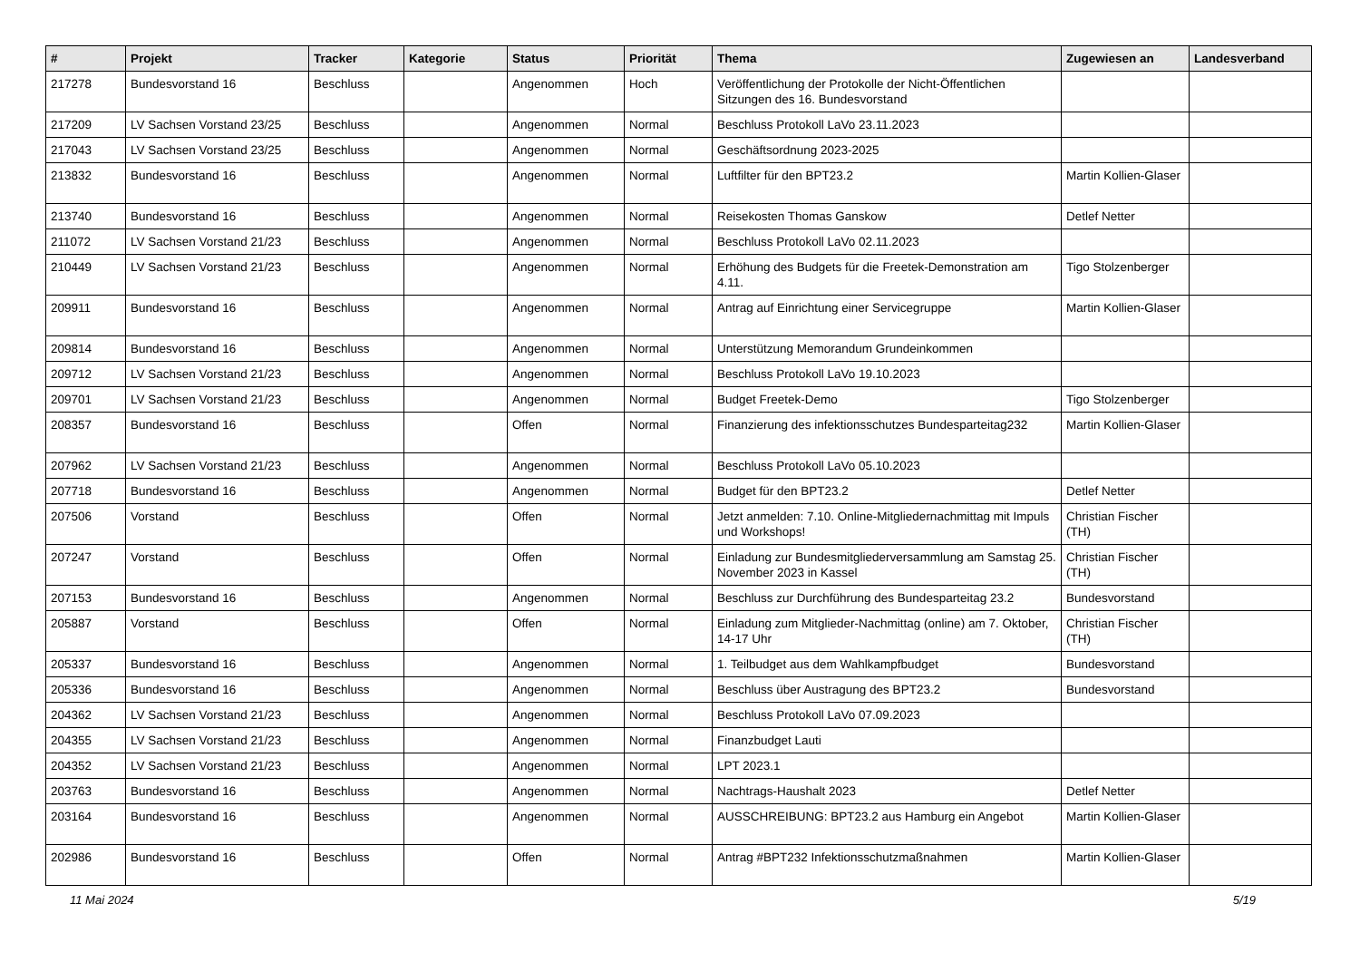| # | Projekt | Tracker | Kategorie | Status | Priorität | Thema | Zugewiesen an | Landesverband |
| --- | --- | --- | --- | --- | --- | --- | --- | --- |
| 217278 | Bundesvorstand 16 | Beschluss | | Angenommen | Hoch | Veröffentlichung der Protokolle der Nicht-Öffentlichen Sitzungen des 16. Bundesvorstand | | |
| 217209 | LV Sachsen Vorstand 23/25 | Beschluss | | Angenommen | Normal | Beschluss Protokoll LaVo 23.11.2023 | | |
| 217043 | LV Sachsen Vorstand 23/25 | Beschluss | | Angenommen | Normal | Geschäftsordnung 2023-2025 | | |
| 213832 | Bundesvorstand 16 | Beschluss | | Angenommen | Normal | Luftfilter für den BPT23.2 | Martin Kollien-Glaser | |
| 213740 | Bundesvorstand 16 | Beschluss | | Angenommen | Normal | Reisekosten Thomas Ganskow | Detlef Netter | |
| 211072 | LV Sachsen Vorstand 21/23 | Beschluss | | Angenommen | Normal | Beschluss Protokoll LaVo 02.11.2023 | | |
| 210449 | LV Sachsen Vorstand 21/23 | Beschluss | | Angenommen | Normal | Erhöhung des Budgets für die Freetek-Demonstration am 4.11. | Tigo Stolzenberger | |
| 209911 | Bundesvorstand 16 | Beschluss | | Angenommen | Normal | Antrag auf Einrichtung einer Servicegruppe | Martin Kollien-Glaser | |
| 209814 | Bundesvorstand 16 | Beschluss | | Angenommen | Normal | Unterstützung Memorandum Grundeinkommen | | |
| 209712 | LV Sachsen Vorstand 21/23 | Beschluss | | Angenommen | Normal | Beschluss Protokoll LaVo 19.10.2023 | | |
| 209701 | LV Sachsen Vorstand 21/23 | Beschluss | | Angenommen | Normal | Budget Freetek-Demo | Tigo Stolzenberger | |
| 208357 | Bundesvorstand 16 | Beschluss | | Offen | Normal | Finanzierung des infektionsschutzes Bundesparteitag232 | Martin Kollien-Glaser | |
| 207962 | LV Sachsen Vorstand 21/23 | Beschluss | | Angenommen | Normal | Beschluss Protokoll LaVo 05.10.2023 | | |
| 207718 | Bundesvorstand 16 | Beschluss | | Angenommen | Normal | Budget für den BPT23.2 | Detlef Netter | |
| 207506 | Vorstand | Beschluss | | Offen | Normal | Jetzt anmelden: 7.10. Online-Mitgliedernachmittag mit Impuls und Workshops! | Christian Fischer (TH) | |
| 207247 | Vorstand | Beschluss | | Offen | Normal | Einladung zur Bundesmitgliederversammlung am Samstag 25. November 2023 in Kassel | Christian Fischer (TH) | |
| 207153 | Bundesvorstand 16 | Beschluss | | Angenommen | Normal | Beschluss zur Durchführung des Bundesparteitag 23.2 | Bundesvorstand | |
| 205887 | Vorstand | Beschluss | | Offen | Normal | Einladung zum Mitglieder-Nachmittag (online) am 7. Oktober, 14-17 Uhr | Christian Fischer (TH) | |
| 205337 | Bundesvorstand 16 | Beschluss | | Angenommen | Normal | 1. Teilbudget aus dem Wahlkampfbudget | Bundesvorstand | |
| 205336 | Bundesvorstand 16 | Beschluss | | Angenommen | Normal | Beschluss über Austragung des BPT23.2 | Bundesvorstand | |
| 204362 | LV Sachsen Vorstand 21/23 | Beschluss | | Angenommen | Normal | Beschluss Protokoll LaVo 07.09.2023 | | |
| 204355 | LV Sachsen Vorstand 21/23 | Beschluss | | Angenommen | Normal | Finanzbudget Lauti | | |
| 204352 | LV Sachsen Vorstand 21/23 | Beschluss | | Angenommen | Normal | LPT 2023.1 | | |
| 203763 | Bundesvorstand 16 | Beschluss | | Angenommen | Normal | Nachtrags-Haushalt 2023 | Detlef Netter | |
| 203164 | Bundesvorstand 16 | Beschluss | | Angenommen | Normal | AUSSCHREIBUNG: BPT23.2 aus Hamburg ein Angebot | Martin Kollien-Glaser | |
| 202986 | Bundesvorstand 16 | Beschluss | | Offen | Normal | Antrag #BPT232 Infektionsschutzmaßnahmen | Martin Kollien-Glaser | |
11 Mai 2024 5/19